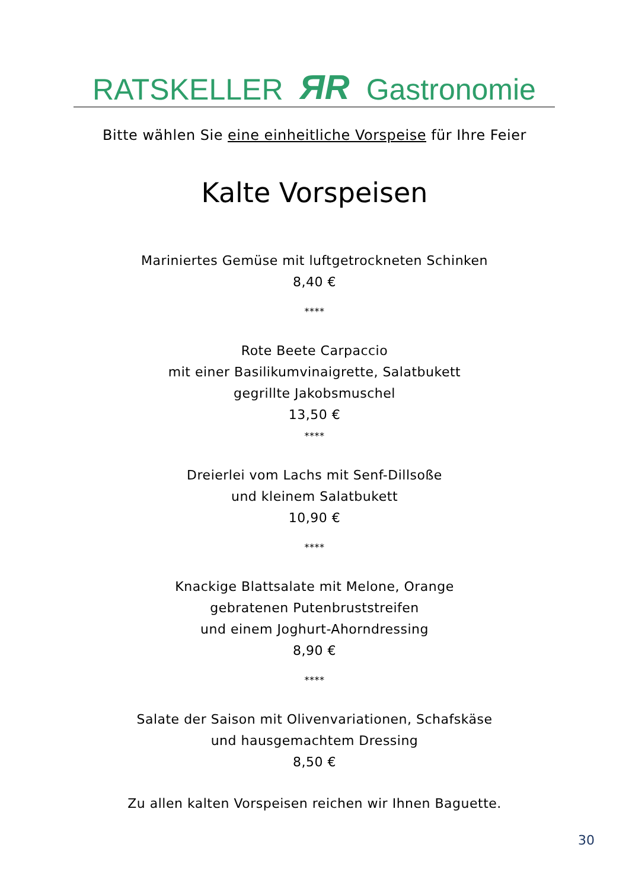RATSKELLER ЯR Gastronomie
Bitte wählen Sie eine einheitliche Vorspeise für Ihre Feier
Kalte Vorspeisen
Mariniertes Gemüse mit luftgetrockneten Schinken
8,40 €
****
Rote Beete Carpaccio
mit einer Basilikumvinaigrette, Salatbukett
gegrillte Jakobsmuschel
13,50 €
****
Dreierlei vom Lachs mit Senf-Dillsoße
und kleinem Salatbukett
10,90 €
****
Knackige Blattsalate mit Melone, Orange
gebratenen Putenbruststreifen
und einem Joghurt-Ahorndressing
8,90 €
****
Salate der Saison mit Olivenvariationen, Schafskäse
und hausgemachtem Dressing
8,50 €
Zu allen kalten Vorspeisen reichen wir Ihnen Baguette.
30